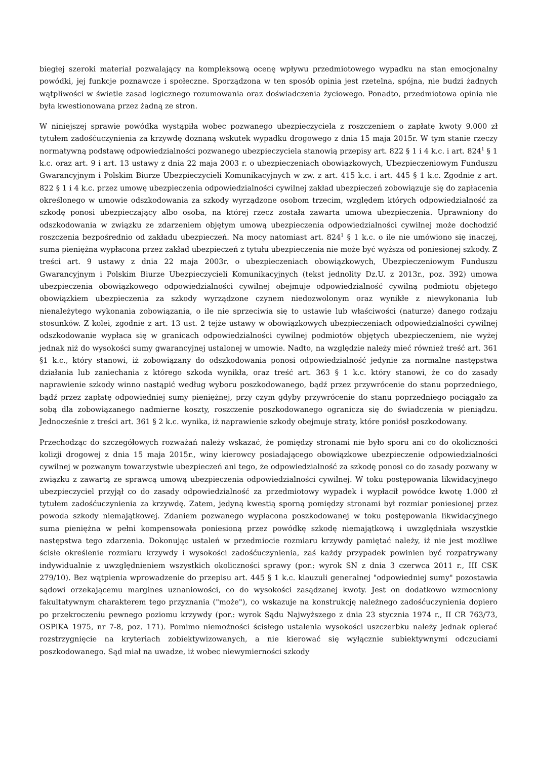biegłej szeroki materiał pozwalający na kompleksową ocenę wpływu przedmiotowego wypadku na stan emocjonalny powódki, jej funkcje poznawcze i społeczne. Sporządzona w ten sposób opinia jest rzetelna, spójna, nie budzi żadnych wątpliwości w świetle zasad logicznego rozumowania oraz doświadczenia życiowego. Ponadto, przedmiotowa opinia nie była kwestionowana przez żadną ze stron.
W niniejszej sprawie powódka wystąpiła wobec pozwanego ubezpieczyciela z roszczeniem o zapłatę kwoty 9.000 zł tytułem zadośćuczynienia za krzywdę doznaną wskutek wypadku drogowego z dnia 15 maja 2015r. W tym stanie rzeczy normatywną podstawę odpowiedzialności pozwanego ubezpieczyciela stanowią przepisy art. 822 § 1 i 4 k.c. i art. 824<sup>1</sup> § 1 k.c. oraz art. 9 i art. 13 ustawy z dnia 22 maja 2003 r. o ubezpieczeniach obowiązkowych, Ubezpieczeniowym Funduszu Gwarancyjnym i Polskim Biurze Ubezpieczycieli Komunikacyjnych w zw. z art. 415 k.c. i art. 445 § 1 k.c. Zgodnie z art. 822 § 1 i 4 k.c. przez umowę ubezpieczenia odpowiedzialności cywilnej zakład ubezpieczeń zobowiązuje się do zapłacenia określonego w umowie odszkodowania za szkody wyrządzone osobom trzecim, względem których odpowiedzialność za szkodę ponosi ubezpieczający albo osoba, na której rzecz została zawarta umowa ubezpieczenia. Uprawniony do odszkodowania w związku ze zdarzeniem objętym umową ubezpieczenia odpowiedzialności cywilnej może dochodzić roszczenia bezpośrednio od zakładu ubezpieczeń. Na mocy natomiast art. 824<sup>1</sup> § 1 k.c. o ile nie umówiono się inaczej, suma pieniężna wypłacona przez zakład ubezpieczeń z tytułu ubezpieczenia nie może być wyższa od poniesionej szkody. Z treści art. 9 ustawy z dnia 22 maja 2003r. o ubezpieczeniach obowiązkowych, Ubezpieczeniowym Funduszu Gwarancyjnym i Polskim Biurze Ubezpieczycieli Komunikacyjnych (tekst jednolity Dz.U. z 2013r., poz. 392) umowa ubezpieczenia obowiązkowego odpowiedzialności cywilnej obejmuje odpowiedzialność cywilną podmiotu objętego obowiązkiem ubezpieczenia za szkody wyrządzone czynem niedozwolonym oraz wynikłe z niewykonania lub nienależytego wykonania zobowiązania, o ile nie sprzeciwia się to ustawie lub właściwości (naturze) danego rodzaju stosunków. Z kolei, zgodnie z art. 13 ust. 2 tejże ustawy w obowiązkowych ubezpieczeniach odpowiedzialności cywilnej odszkodowanie wypłaca się w granicach odpowiedzialności cywilnej podmiotów objętych ubezpieczeniem, nie wyżej jednak niż do wysokości sumy gwarancyjnej ustalonej w umowie. Nadto, na względzie należy mieć również treść art. 361 §1 k.c., który stanowi, iż zobowiązany do odszkodowania ponosi odpowiedzialność jedynie za normalne następstwa działania lub zaniechania z którego szkoda wynikła, oraz treść art. 363 § 1 k.c. który stanowi, że co do zasady naprawienie szkody winno nastąpić według wyboru poszkodowanego, bądź przez przywrócenie do stanu poprzedniego, bądź przez zapłatę odpowiedniej sumy pieniężnej, przy czym gdyby przywrócenie do stanu poprzedniego pociągało za sobą dla zobowiązanego nadmierne koszty, roszczenie poszkodowanego ogranicza się do świadczenia w pieniądzu. Jednocześnie z treści art. 361 § 2 k.c. wynika, iż naprawienie szkody obejmuje straty, które poniósł poszkodowany.
Przechodząc do szczegółowych rozważań należy wskazać, że pomiędzy stronami nie było sporu ani co do okoliczności kolizji drogowej z dnia 15 maja 2015r., winy kierowcy posiadającego obowiązkowe ubezpieczenie odpowiedzialności cywilnej w pozwanym towarzystwie ubezpieczeń ani tego, że odpowiedzialność za szkodę ponosi co do zasady pozwany w związku z zawartą ze sprawcą umową ubezpieczenia odpowiedzialności cywilnej. W toku postępowania likwidacyjnego ubezpieczyciel przyjął co do zasady odpowiedzialność za przedmiotowy wypadek i wypłacił powódce kwotę 1.000 zł tytułem zadośćuczynienia za krzywdę. Zatem, jedyną kwestią sporną pomiędzy stronami był rozmiar poniesionej przez powoda szkody niemajątkowej. Zdaniem pozwanego wypłacona poszkodowanej w toku postępowania likwidacyjnego suma pieniężna w pełni kompensowała poniesioną przez powódkę szkodę niemajątkową i uwzględniała wszystkie następstwa tego zdarzenia. Dokonując ustaleń w przedmiocie rozmiaru krzywdy pamiętać należy, iż nie jest możliwe ścisłe określenie rozmiaru krzywdy i wysokości zadośćuczynienia, zaś każdy przypadek powinien być rozpatrywany indywidualnie z uwzględnieniem wszystkich okoliczności sprawy (por.: wyrok SN z dnia 3 czerwca 2011 r., III CSK 279/10). Bez wątpienia wprowadzenie do przepisu art. 445 § 1 k.c. klauzuli generalnej "odpowiedniej sumy" pozostawia sądowi orzekającemu margines uznaniowości, co do wysokości zasądzanej kwoty. Jest on dodatkowo wzmocniony fakultatywnym charakterem tego przyznania ("może"), co wskazuje na konstrukcję należnego zadośćuczynienia dopiero po przekroczeniu pewnego poziomu krzywdy (por.: wyrok Sądu Najwyższego z dnia 23 stycznia 1974 r., II CR 763/73, OSPiKA 1975, nr 7-8, poz. 171). Pomimo niemożności ścisłego ustalenia wysokości uszczerbku należy jednak opierać rozstrzygnięcie na kryteriach zobiektywizowanych, a nie kierować się wyłącznie subiektywnymi odczuciami poszkodowanego. Sąd miał na uwadze, iż wobec niewymierności szkody